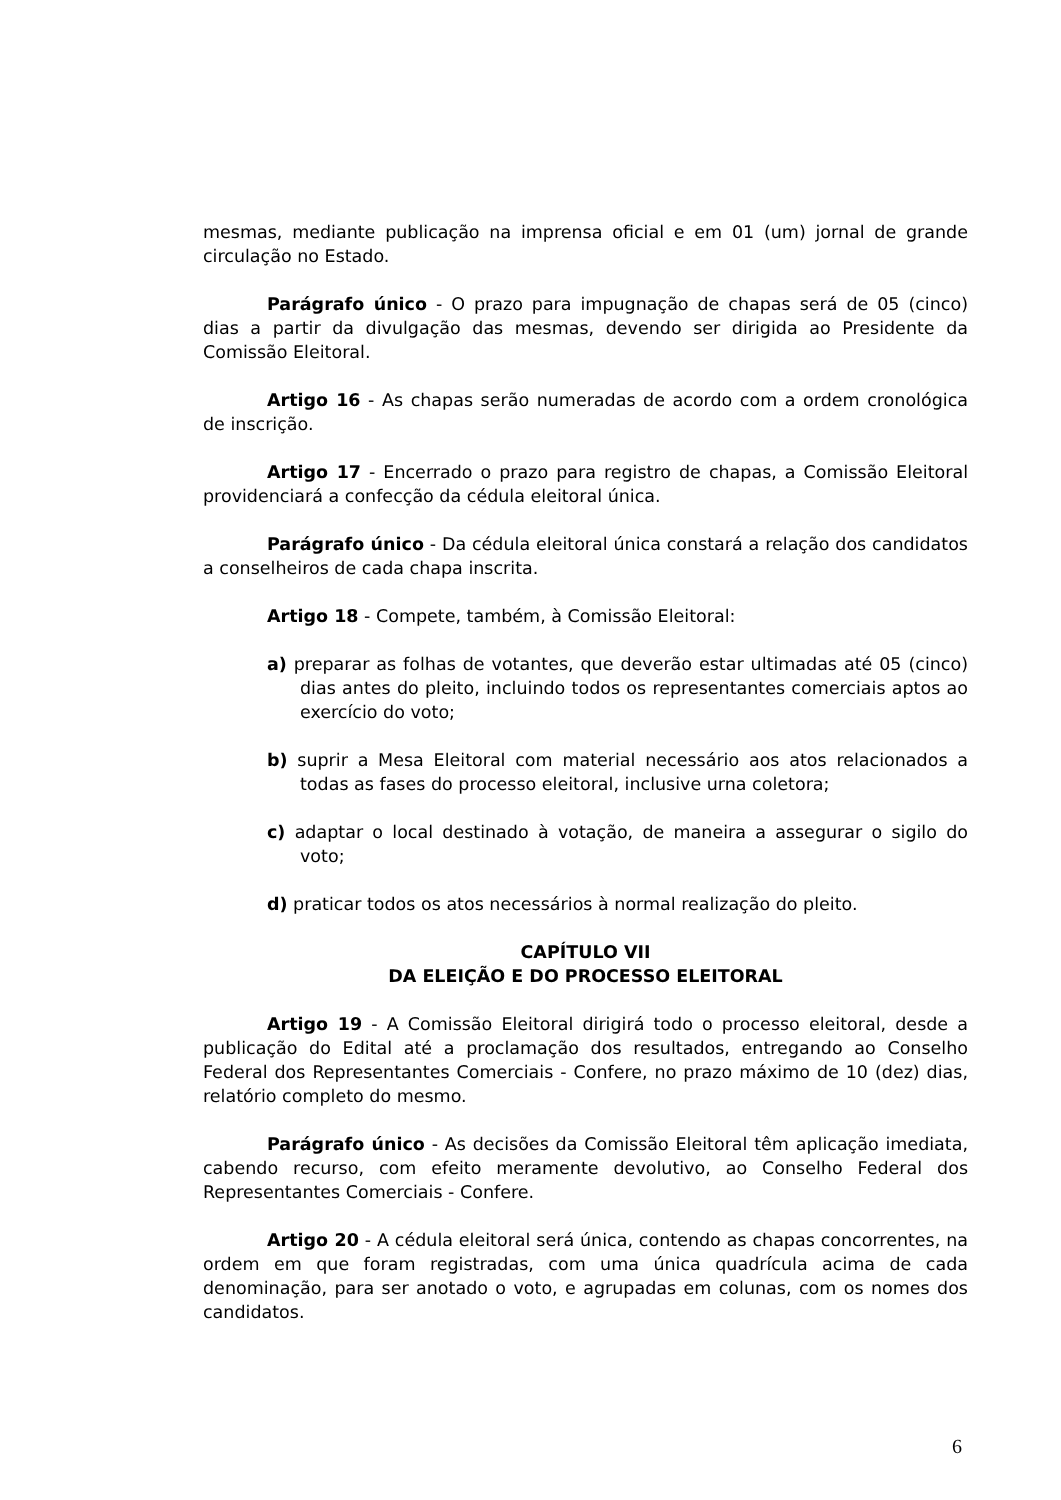mesmas, mediante publicação na imprensa oficial e em 01 (um) jornal de grande circulação no Estado.
Parágrafo único - O prazo para impugnação de chapas será de 05 (cinco) dias a partir da divulgação das mesmas, devendo ser dirigida ao Presidente da Comissão Eleitoral.
Artigo 16 - As chapas serão numeradas de acordo com a ordem cronológica de inscrição.
Artigo 17 - Encerrado o prazo para registro de chapas, a Comissão Eleitoral providenciará a confecção da cédula eleitoral única.
Parágrafo único - Da cédula eleitoral única constará a relação dos candidatos a conselheiros de cada chapa inscrita.
Artigo 18 - Compete, também, à Comissão Eleitoral:
a) preparar as folhas de votantes, que deverão estar ultimadas até 05 (cinco) dias antes do pleito, incluindo todos os representantes comerciais aptos ao exercício do voto;
b) suprir a Mesa Eleitoral com material necessário aos atos relacionados a todas as fases do processo eleitoral, inclusive urna coletora;
c) adaptar o local destinado à votação, de maneira a assegurar o sigilo do voto;
d) praticar todos os atos necessários à normal realização do pleito.
CAPÍTULO VII
DA ELEIÇÃO E DO PROCESSO ELEITORAL
Artigo 19 - A Comissão Eleitoral dirigirá todo o processo eleitoral, desde a publicação do Edital até a proclamação dos resultados, entregando ao Conselho Federal dos Representantes Comerciais - Confere, no prazo máximo de 10 (dez) dias, relatório completo do mesmo.
Parágrafo único - As decisões da Comissão Eleitoral têm aplicação imediata, cabendo recurso, com efeito meramente devolutivo, ao Conselho Federal dos Representantes Comerciais - Confere.
Artigo 20 - A cédula eleitoral será única, contendo as chapas concorrentes, na ordem em que foram registradas, com uma única quadrícula acima de cada denominação, para ser anotado o voto, e agrupadas em colunas, com os nomes dos candidatos.
6